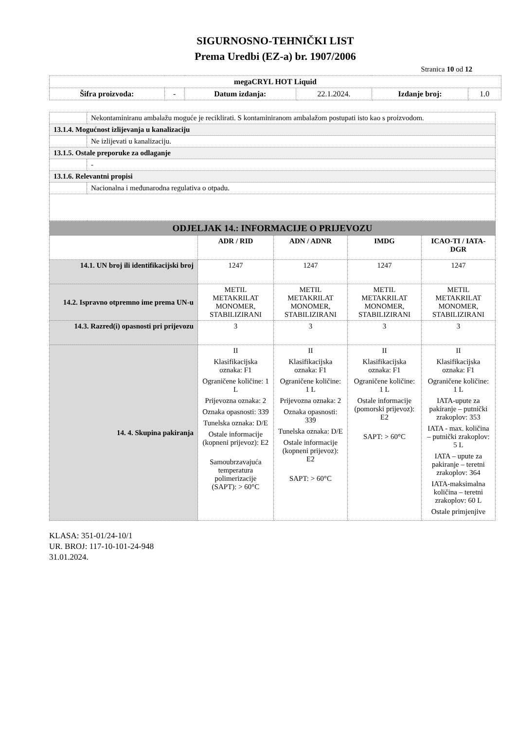SIGURNOSNO-TEHNIČKI LIST
Prema Uredbi (EZ-a) br. 1907/2006
Stranica 10 od 12
| megaCRYL HOT Liquid | | | | | |
| Šifra proizvoda: | - | Datum izdanja: | 22.1.2024. | Izdanje broj: | 1.0 |
| | Nekontaminiranu ambalažu moguće je reciklirati. S kontaminiranom ambalažom postupati isto kao s proizvodom. |
| 13.1.4. Mogućnost izlijevanja u kanalizaciju | |
| | Ne izlijevati u kanalizaciju. |
| 13.1.5. Ostale preporuke za odlaganje | |
| | - |
| 13.1.6. Relevantni propisi | |
| | Nacionalna i međunarodna regulativa o otpadu. |
| ODJELJAK 14.: INFORMACIJE O PRIJEVOZU | | | | |
| | ADR / RID | ADN / ADNR | IMDG | ICAO-TI / IATA-DGR |
| 14.1. UN broj ili identifikacijski broj | 1247 | 1247 | 1247 | 1247 |
| 14.2. Ispravno otpremno ime prema UN-u | METIL METAKRILAT MONOMER, STABILIZIRANI | METIL METAKRILAT MONOMER, STABILIZIRANI | METIL METAKRILAT MONOMER, STABILIZIRANI | METIL METAKRILAT MONOMER, STABILIZIRANI |
| 14.3. Razred(i) opasnosti pri prijevozu | 3 | 3 | 3 | 3 |
| 14. 4. Skupina pakiranja | II Klasifikacijska oznaka: F1 Ograničene količine: 1 L Prijevozna oznaka: 2 Oznaka opasnosti: 339 Tunelska oznaka: D/E Ostale informacije (kopneni prijevoz): E2 Samoubrzavajuća temperatura polimerizacije (SAPT): > 60°C | II Klasifikacijska oznaka: F1 Ograničene količine: 1 L Prijevozna oznaka: 2 Oznaka opasnosti: 339 Tunelska oznaka: D/E Ostale informacije (kopneni prijevoz): E2 SAPT: > 60°C | II Klasifikacijska oznaka: F1 Ograničene količine: 1 L Ostale informacije (pomorski prijevoz): E2 SAPT: > 60°C | II Klasifikacijska oznaka: F1 Ograničene količine: 1 L IATA-upute za pakiranje – putnički zrakoplov: 353 IATA - max. količina – putnički zrakoplov: 5 L IATA – upute za pakiranje – teretni zrakoplov: 364 IATA-maksimalna količina – teretni zrakoplov: 60 L Ostale primjenjive |
KLASA: 351-01/24-10/1
UR. BROJ: 117-10-101-24-948
31.01.2024.